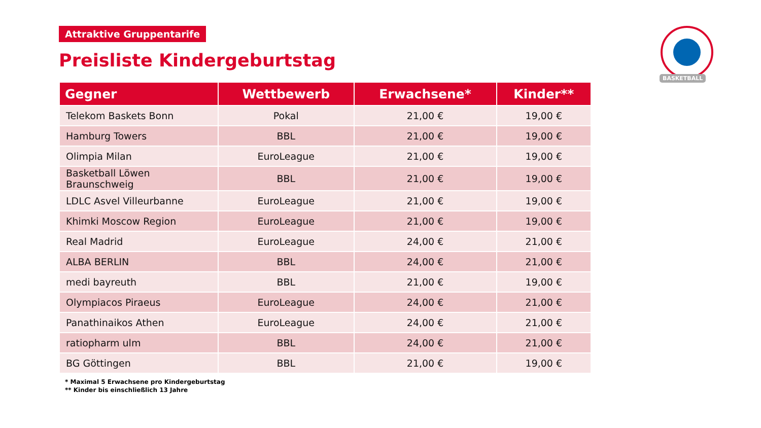Attraktive Gruppentarife
Preisliste Kindergeburtstag
| Gegner | Wettbewerb | Erwachsene* | Kinder** |
| --- | --- | --- | --- |
| Telekom Baskets Bonn | Pokal | 21,00 € | 19,00 € |
| Hamburg Towers | BBL | 21,00 € | 19,00 € |
| Olimpia Milan | EuroLeague | 21,00 € | 19,00 € |
| Basketball Löwen Braunschweig | BBL | 21,00 € | 19,00 € |
| LDLC Asvel Villeurbanne | EuroLeague | 21,00 € | 19,00 € |
| Khimki Moscow Region | EuroLeague | 21,00 € | 19,00 € |
| Real Madrid | EuroLeague | 24,00 € | 21,00 € |
| ALBA BERLIN | BBL | 24,00 € | 21,00 € |
| medi bayreuth | BBL | 21,00 € | 19,00 € |
| Olympiacos Piraeus | EuroLeague | 24,00 € | 21,00 € |
| Panathinaikos Athen | EuroLeague | 24,00 € | 21,00 € |
| ratiopharm ulm | BBL | 24,00 € | 21,00 € |
| BG Göttingen | BBL | 21,00 € | 19,00 € |
* Maximal 5 Erwachsene pro Kindergeburtstag
** Kinder bis einschließlich 13 Jahre
BASKETBALL